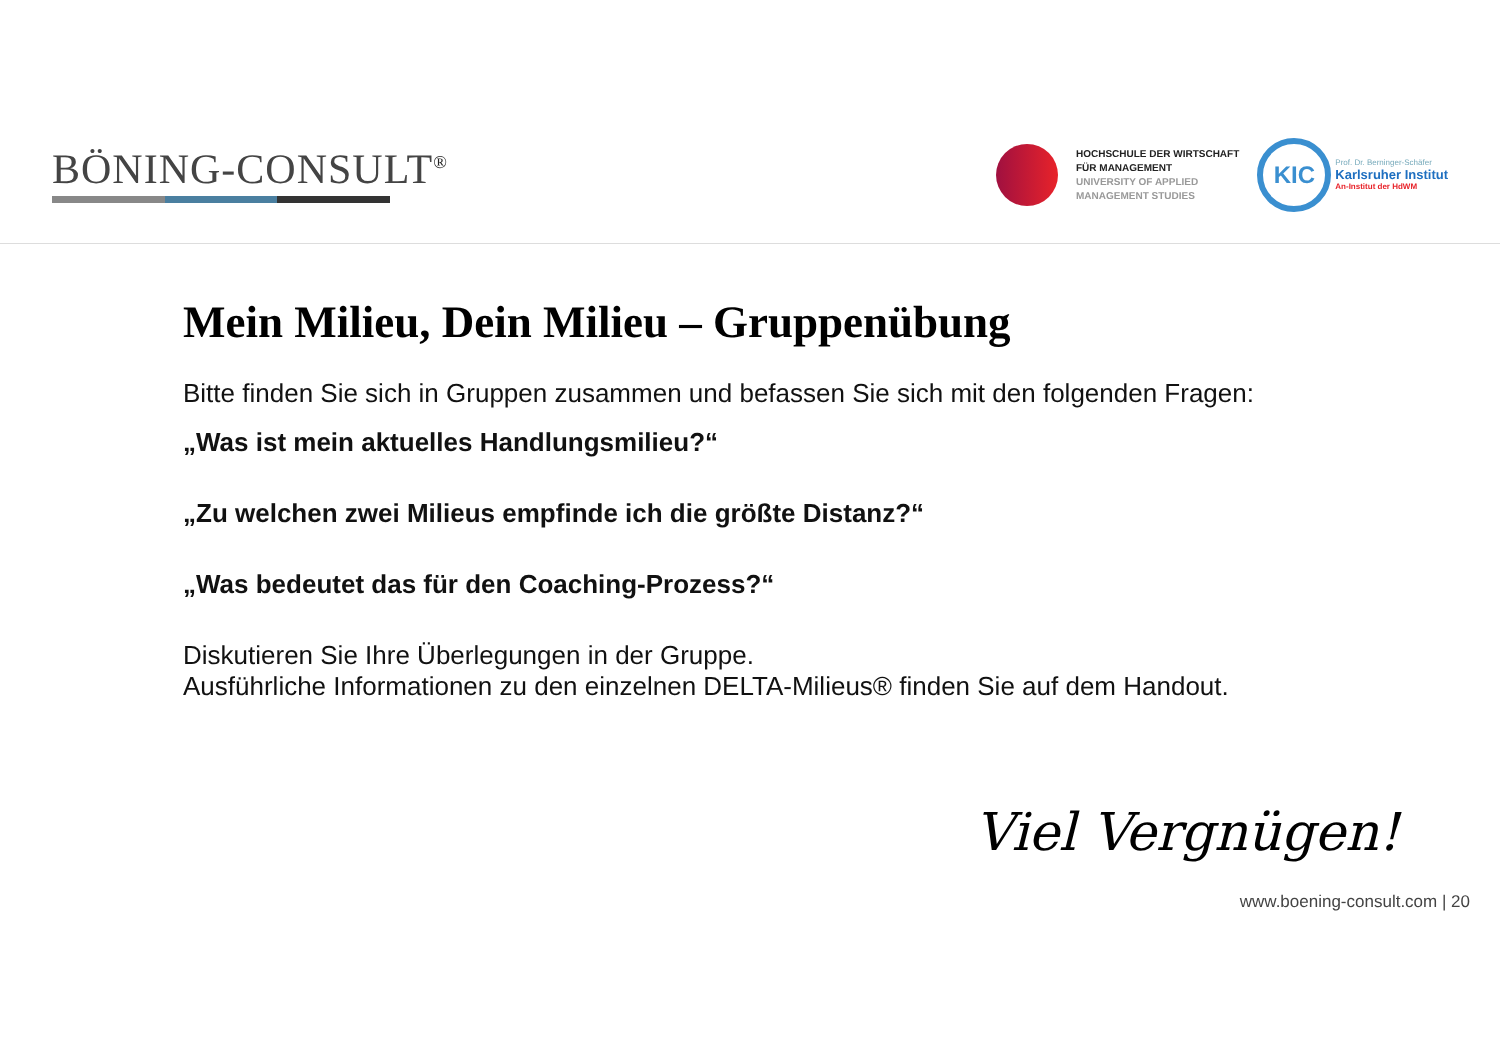BÖNING-CONSULT<sup>®</sup>
HOCHSCHULE DER WIRTSCHAFT
FÜR MANAGEMENT
UNIVERSITY OF APPLIED
MANAGEMENT STUDIES
KIC
Prof. Dr. Berninger-Schäfer
Karlsruher Institut
An-Institut der HdWM
Mein Milieu, Dein Milieu – Gruppenübung
Bitte finden Sie sich in Gruppen zusammen und befassen Sie sich mit den folgenden Fragen:
„Was ist mein aktuelles Handlungsmilieu?“
„Zu welchen zwei Milieus empfinde ich die größte Distanz?“
„Was bedeutet das für den Coaching-Prozess?“
Diskutieren Sie Ihre Überlegungen in der Gruppe.
Ausführliche Informationen zu den einzelnen DELTA-Milieus® finden Sie auf dem Handout.
Viel Vergnügen!
www.boening-consult.com | 20